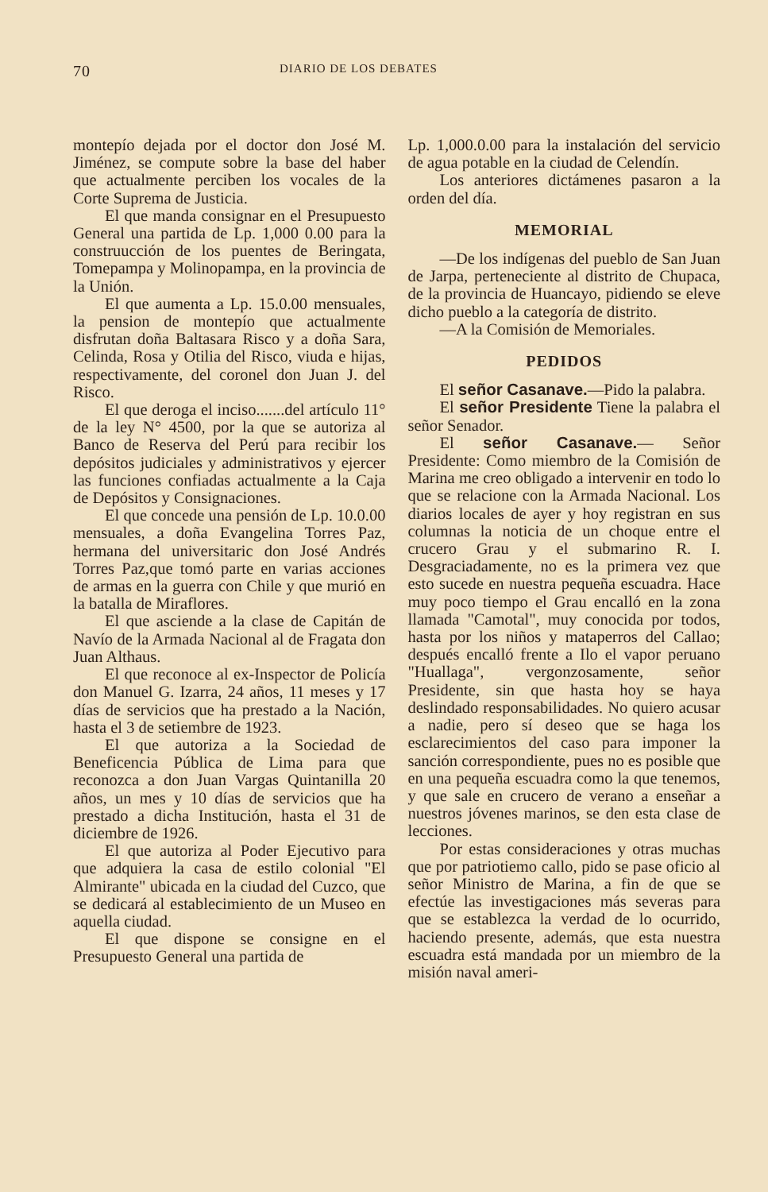70 DIARIO DE LOS DEBATES
montepío dejada por el doctor don José M. Jiménez, se compute sobre la base del haber que actualmente perciben los vocales de la Corte Suprema de Justicia.
El que manda consignar en el Presupuesto General una partida de Lp. 1,000 0.00 para la construucción de los puentes de Beringata, Tomepampa y Molinopampa, en la provincia de la Unión.
El que aumenta a Lp. 15.0.00 mensuales, la pension de montepío que actualmente disfrutan doña Baltasara Risco y a doña Sara, Celinda, Rosa y Otilia del Risco, viuda e hijas, respectivamente, del coronel don Juan J. del Risco.
El que deroga el inciso.......del artículo 11° de la ley N° 4500, por la que se autoriza al Banco de Reserva del Perú para recibir los depósitos judiciales y administrativos y ejercer las funciones confiadas actualmente a la Caja de Depósitos y Consignaciones.
El que concede una pensión de Lp. 10.0.00 mensuales, a doña Evangelina Torres Paz, hermana del universitaric don José Andrés Torres Paz,que tomó parte en varias acciones de armas en la guerra con Chile y que murió en la batalla de Miraflores.
El que asciende a la clase de Capitán de Navío de la Armada Nacional al de Fragata don Juan Althaus.
El que reconoce al ex-Inspector de Policía don Manuel G. Izarra, 24 años, 11 meses y 17 días de servicios que ha prestado a la Nación, hasta el 3 de setiembre de 1923.
El que autoriza a la Sociedad de Beneficencia Pública de Lima para que reconozca a don Juan Vargas Quintanilla 20 años, un mes y 10 días de servicios que ha prestado a dicha Institución, hasta el 31 de diciembre de 1926.
El que autoriza al Poder Ejecutivo para que adquiera la casa de estilo colonial "El Almirante" ubicada en la ciudad del Cuzco, que se dedicará al establecimiento de un Museo en aquella ciudad.
El que dispone se consigne en el Presupuesto General una partida de
Lp. 1,000.0.00 para la instalación del servicio de agua potable en la ciudad de Celendín.
Los anteriores dictámenes pasaron a la orden del día.
MEMORIAL
—De los indígenas del pueblo de San Juan de Jarpa, perteneciente al distrito de Chupaca, de la provincia de Huancayo, pidiendo se eleve dicho pueblo a la categoría de distrito.
—A la Comisión de Memoriales.
PEDIDOS
El señor Casanave.—Pido la palabra.
El señor Presidente Tiene la palabra el señor Senador.
El señor Casanave.— Señor Presidente: Como miembro de la Comisión de Marina me creo obligado a intervenir en todo lo que se relacione con la Armada Nacional. Los diarios locales de ayer y hoy registran en sus columnas la noticia de un choque entre el crucero Grau y el submarino R. I. Desgraciadamente, no es la primera vez que esto sucede en nuestra pequeña escuadra. Hace muy poco tiempo el Grau encalló en la zona llamada "Camotal", muy conocida por todos, hasta por los niños y mataperros del Callao; después encalló frente a Ilo el vapor peruano "Huallaga", vergonzosamente, señor Presidente, sin que hasta hoy se haya deslindado responsabilidades. No quiero acusar a nadie, pero sí deseo que se haga los esclarecimientos del caso para imponer la sanción correspondiente, pues no es posible que en una pequeña escuadra como la que tenemos, y que sale en crucero de verano a enseñar a nuestros jóvenes marinos, se den esta clase de lecciones.
Por estas consideraciones y otras muchas que por patriotiemo callo, pido se pase oficio al señor Ministro de Marina, a fin de que se efectúe las investigaciones más severas para que se establezca la verdad de lo ocurrido, haciendo presente, además, que esta nuestra escuadra está mandada por un miembro de la misión naval ameri-